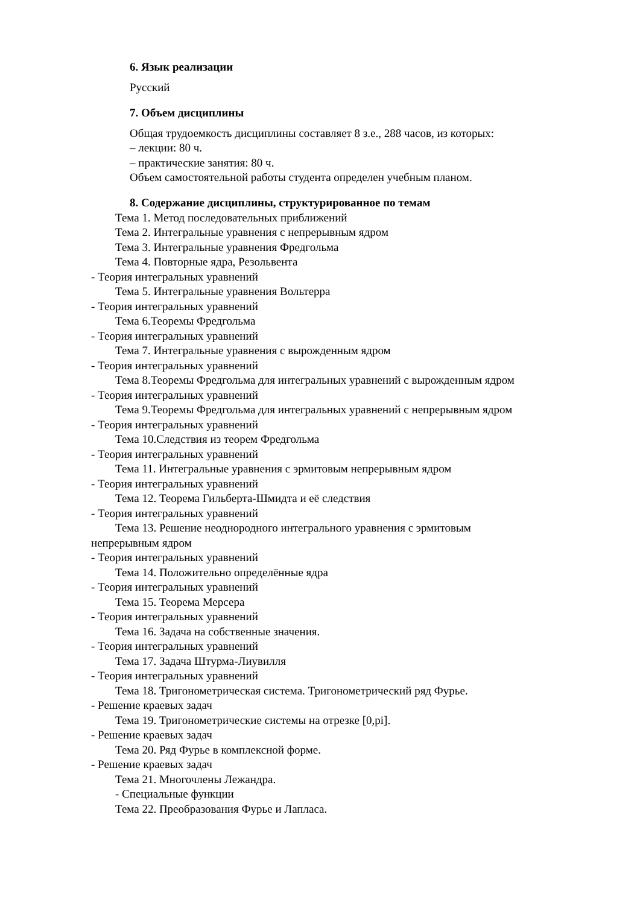6. Язык реализации
Русский
7. Объем дисциплины
Общая трудоемкость дисциплины составляет 8 з.е., 288 часов, из которых:
– лекции: 80 ч.
– практические занятия: 80 ч.
Объем самостоятельной работы студента определен учебным планом.
8. Содержание дисциплины, структурированное по темам
Тема 1. Метод последовательных приближений
Тема 2. Интегральные уравнения с непрерывным ядром
Тема 3. Интегральные уравнения Фредгольма
Тема 4. Повторные ядра, Резольвента
- Теория интегральных уравнений
Тема 5. Интегральные уравнения Вольтерра
- Теория интегральных уравнений
Тема 6.Теоремы Фредгольма
- Теория интегральных уравнений
Тема 7. Интегральные уравнения с вырожденным ядром
- Теория интегральных уравнений
Тема 8.Теоремы Фредгольма для интегральных уравнений с вырожденным ядром
- Теория интегральных уравнений
Тема 9.Теоремы Фредгольма для интегральных уравнений с непрерывным ядром
- Теория интегральных уравнений
Тема 10.Следствия из теорем Фредгольма
- Теория интегральных уравнений
Тема 11. Интегральные уравнения с эрмитовым непрерывным ядром
- Теория интегральных уравнений
Тема 12. Теорема Гильберта-Шмидта и её следствия
- Теория интегральных уравнений
Тема 13. Решение неоднородного интегрального уравнения с эрмитовым
непрерывным ядром
- Теория интегральных уравнений
Тема 14. Положительно определённые ядра
- Теория интегральных уравнений
Тема 15. Теорема Мерсера
- Теория интегральных уравнений
Тема 16. Задача на собственные значения.
- Теория интегральных уравнений
Тема 17. Задача Штурма-Лиувилля
- Теория интегральных уравнений
Тема 18. Тригонометрическая система. Тригонометрический ряд Фурье.
- Решение краевых задач
Тема 19. Тригонометрические системы на отрезке [0,pi].
- Решение краевых задач
Тема 20. Ряд Фурье в комплексной форме.
- Решение краевых задач
Тема 21. Многочлены Лежандра.
- Специальные функции
Тема 22. Преобразования Фурье и Лапласа.